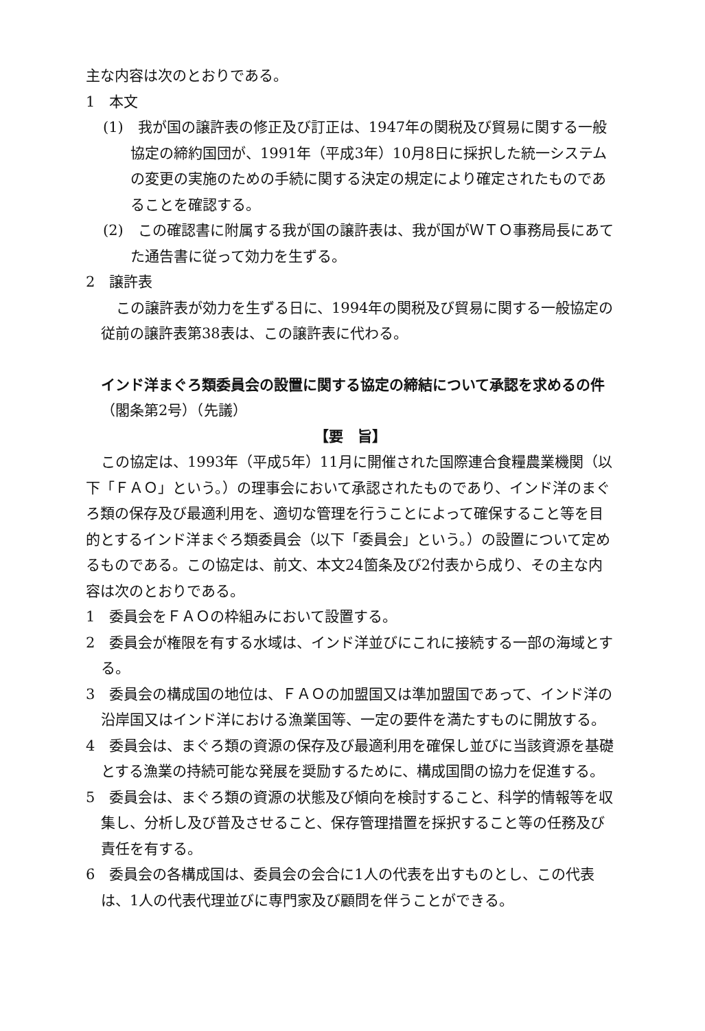主な内容は次のとおりである。
1　本文
(1)　我が国の譲許表の修正及び訂正は、1947年の関税及び貿易に関する一般協定の締約国団が、1991年（平成3年）10月8日に採択した統一システムの変更の実施のための手続に関する決定の規定により確定されたものであることを確認する。
(2)　この確認書に附属する我が国の譲許表は、我が国がＷＴＯ事務局長にあてた通告書に従って効力を生ずる。
2　譲許表
この譲許表が効力を生ずる日に、1994年の関税及び貿易に関する一般協定の従前の譲許表第38表は、この譲許表に代わる。
インド洋まぐろ類委員会の設置に関する協定の締結について承認を求めるの件（閣条第2号）（先議）
【要　旨】
この協定は、1993年（平成5年）11月に開催された国際連合食糧農業機関（以下「ＦＡＯ」という。）の理事会において承認されたものであり、インド洋のまぐろ類の保存及び最適利用を、適切な管理を行うことによって確保すること等を目的とするインド洋まぐろ類委員会（以下「委員会」という。）の設置について定めるものである。この協定は、前文、本文24箇条及び2付表から成り、その主な内容は次のとおりである。
1　委員会をＦＡＯの枠組みにおいて設置する。
2　委員会が権限を有する水域は、インド洋並びにこれに接続する一部の海域とする。
3　委員会の構成国の地位は、ＦＡＯの加盟国又は準加盟国であって、インド洋の沿岸国又はインド洋における漁業国等、一定の要件を満たすものに開放する。
4　委員会は、まぐろ類の資源の保存及び最適利用を確保し並びに当該資源を基礎とする漁業の持続可能な発展を奨励するために、構成国間の協力を促進する。
5　委員会は、まぐろ類の資源の状態及び傾向を検討すること、科学的情報等を収集し、分析し及び普及させること、保存管理措置を採択すること等の任務及び責任を有する。
6　委員会の各構成国は、委員会の会合に1人の代表を出すものとし、この代表は、1人の代表代理並びに専門家及び顧問を伴うことができる。